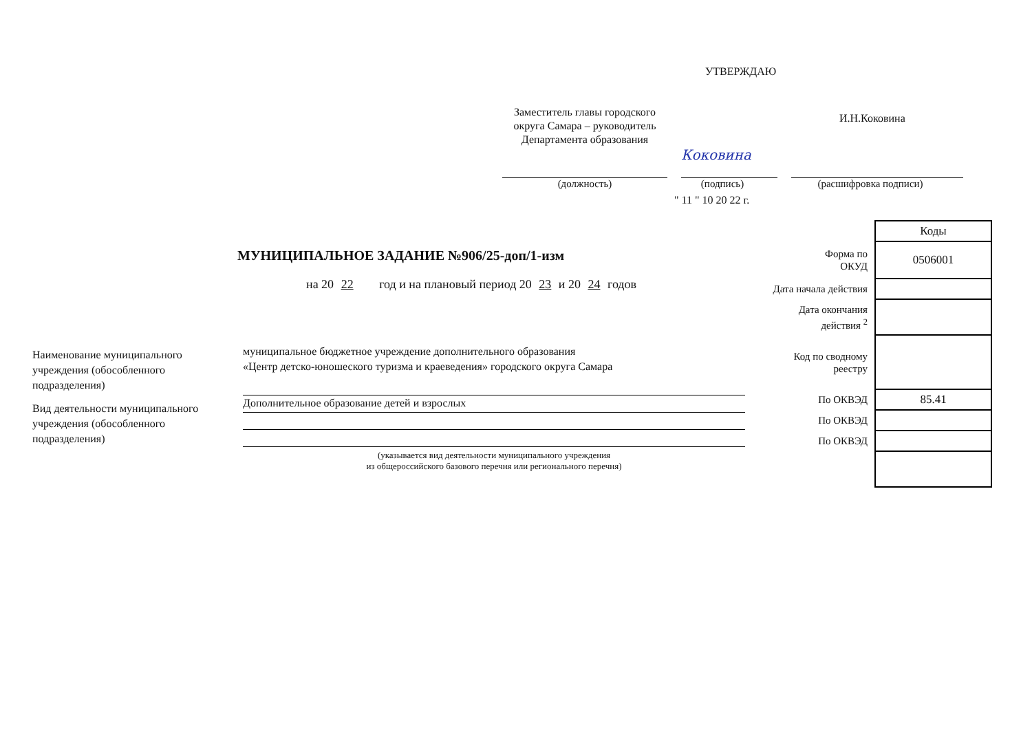УТВЕРЖДАЮ
Заместитель главы городского округа Самара – руководитель Департамента образования
Коковина
И.Н.Коковина
(должность) (подпись) (расшифровка подписи)
" 11 " 10 20 22 г.
МУНИЦИПАЛЬНОЕ ЗАДАНИЕ №906/25-доп/1-изм
на 20 22 год и на плановый период 20 23 и 20 24 годов
Наименование муниципального учреждения (обособленного подразделения)
Вид деятельности муниципального учреждения (обособленного подразделения)
муниципальное бюджетное учреждение дополнительного образования
«Центр детско-юношеского туризма и краеведения» городского округа Самара
Дополнительное образование детей и взрослых
(указывается вид деятельности муниципального учреждения
из общероссийского базового перечня или регионального перечня)
| | Коды |
| Форма по ОКУД | 0506001 |
| Дата начала действия | |
| Дата окончания действия <sup>2</sup> | |
| Код по сводному реестру | |
| По ОКВЭД | 85.41 |
| По ОКВЭД | |
| По ОКВЭД | |